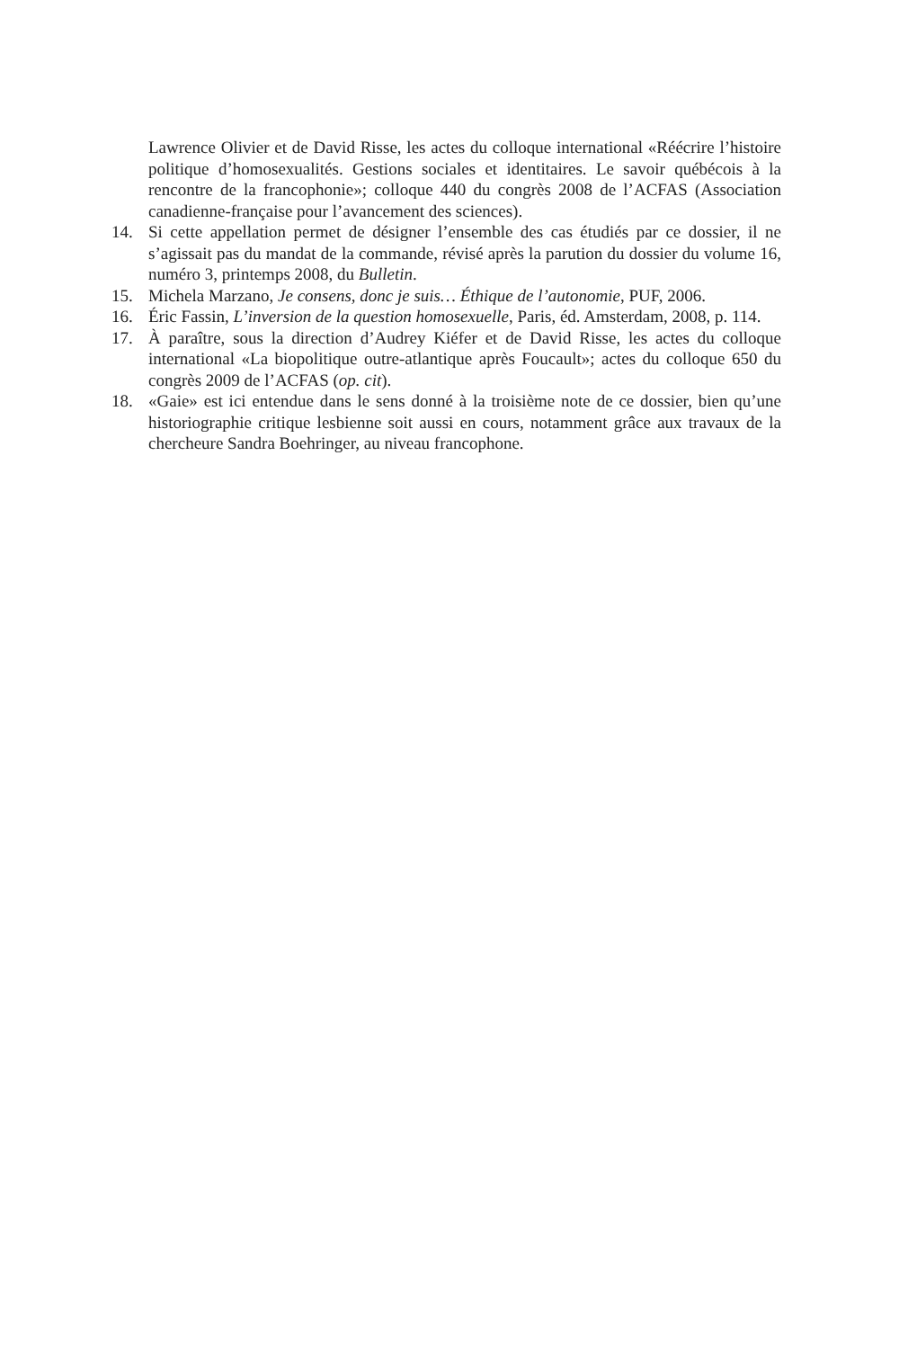Lawrence Olivier et de David Risse, les actes du colloque international «Réécrire l’histoire politique d’homosexualités. Gestions sociales et identitaires. Le savoir québécois à la rencontre de la francophonie»; colloque 440 du congrès 2008 de l’ACFAS (Association canadienne-française pour l’avancement des sciences).
14. Si cette appellation permet de désigner l’ensemble des cas étudiés par ce dossier, il ne s’agissait pas du mandat de la commande, révisé après la parution du dossier du volume 16, numéro 3, printemps 2008, du Bulletin.
15. Michela Marzano, Je consens, donc je suis… Éthique de l’autonomie, PUF, 2006.
16. Éric Fassin, L’inversion de la question homosexuelle, Paris, éd. Amsterdam, 2008, p. 114.
17. À paraître, sous la direction d’Audrey Kiéfer et de David Risse, les actes du colloque international «La biopolitique outre-atlantique après Foucault»; actes du colloque 650 du congrès 2009 de l’ACFAS (op. cit).
18. «Gaie» est ici entendue dans le sens donné à la troisième note de ce dossier, bien qu’une historiographie critique lesbienne soit aussi en cours, notamment grâce aux travaux de la chercheure Sandra Boehringer, au niveau francophone.